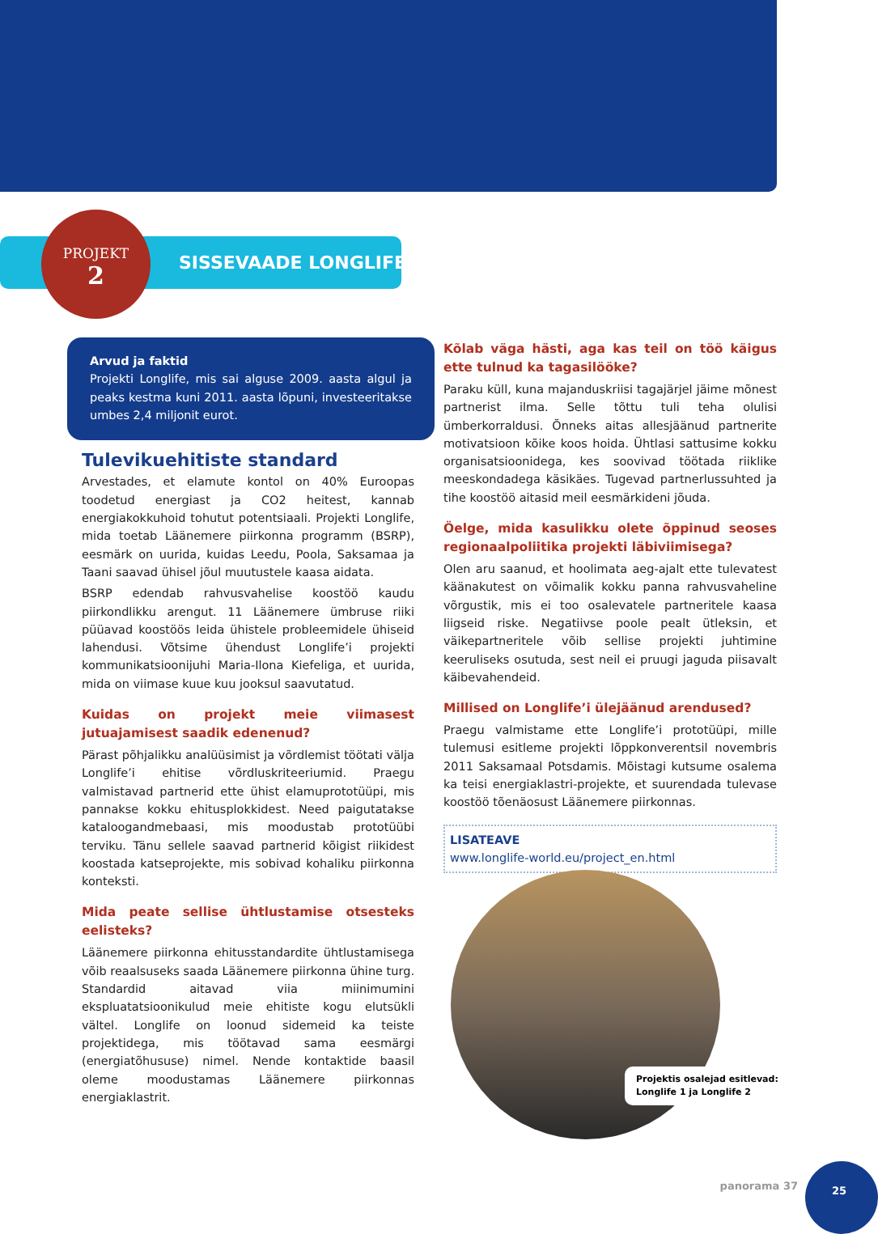PROJEKT
2
SISSEVAADE LONGLIFE'I
Arvud ja faktid
Projekti Longlife, mis sai alguse 2009. aasta algul ja peaks kestma kuni 2011. aasta lõpuni, investeeritakse umbes 2,4 miljonit eurot.
Tulevikuehitiste standard
Arvestades, et elamute kontol on 40% Euroopas toodetud energiast ja CO2 heitest, kannab energiakokkuhoid tohutut potentsiaali. Projekti Longlife, mida toetab Läänemere piirkonna programm (BSRP), eesmärk on uurida, kuidas Leedu, Poola, Saksamaa ja Taani saavad ühisel jõul muutustele kaasa aidata.
BSRP edendab rahvusvahelise koostöö kaudu piirkondlikku arengut. 11 Läänemere ümbruse riiki püüavad koostöös leida ühistele probleemidele ühiseid lahendusi. Võtsime ühendust Longlife’i projekti kommunikatsioonijuhi Maria-Ilona Kiefeliga, et uurida, mida on viimase kuue kuu jooksul saavutatud.
Kuidas on projekt meie viimasest jutuajamisest saadik edenenud?
Pärast põhjalikku analüüsimist ja võrdlemist töötati välja Longlife’i ehitise võrdluskriteeriumid. Praegu valmistavad partnerid ette ühist elamuprototüüpi, mis pannakse kokku ehitusplokkidest. Need paigutatakse kataloogandmebaasi, mis moodustab prototüübi terviku. Tänu sellele saavad partnerid kõigist riikidest koostada katseprojekte, mis sobivad kohaliku piirkonna konteksti.
Mida peate sellise ühtlustamise otsesteks eelisteks?
Läänemere piirkonna ehitusstandardite ühtlustamisega võib reaalsuseks saada Läänemere piirkonna ühine turg. Standardid aitavad viia miinimumini ekspluatatsioonikulud meie ehitiste kogu elutsükli vältel. Longlife on loonud sidemeid ka teiste projektidega, mis töötavad sama eesmärgi (energiatõhususe) nimel. Nende kontaktide baasil oleme moodustamas Läänemere piirkonnas energiaklastrit.
Kõlab väga hästi, aga kas teil on töö käigus ette tulnud ka tagasilööke?
Paraku küll, kuna majanduskriisi tagajärjel jäime mõnest partnerist ilma. Selle tõttu tuli teha olulisi ümberkorraldusi. Õnneks aitas allesjäänud partnerite motivatsioon kõike koos hoida. Ühtlasi sattusime kokku organisatsioonidega, kes soovivad töötada riiklike meeskondadega käsikäes. Tugevad partnerlussuhted ja tihe koostöö aitasid meil eesmärkideni jõuda.
Öelge, mida kasulikku olete õppinud seoses regionaalpoliitika projekti läbiviimisega?
Olen aru saanud, et hoolimata aeg-ajalt ette tulevatest käänakutest on võimalik kokku panna rahvusvaheline võrgustik, mis ei too osalevatele partneritele kaasa liigseid riske. Negatiivse poole pealt ütleksin, et väikepartneritele võib sellise projekti juhtimine keeruliseks osutuda, sest neil ei pruugi jaguda piisavalt käibevahendeid.
Millised on Longlife’i ülejäänud arendused?
Praegu valmistame ette Longlife’i prototüüpi, mille tulemusi esitleme projekti lõppkonverentsil novembris 2011 Saksamaal Potsdamis. Mõistagi kutsume osalema ka teisi energiaklastri-projekte, et suurendada tulevase koostöö tõenäosust Läänemere piirkonnas.
LISATEAVE
www.longlife-world.eu/project_en.html
Projektis osalejad esitlevad:
Longlife 1 ja Longlife 2
panorama 37
25